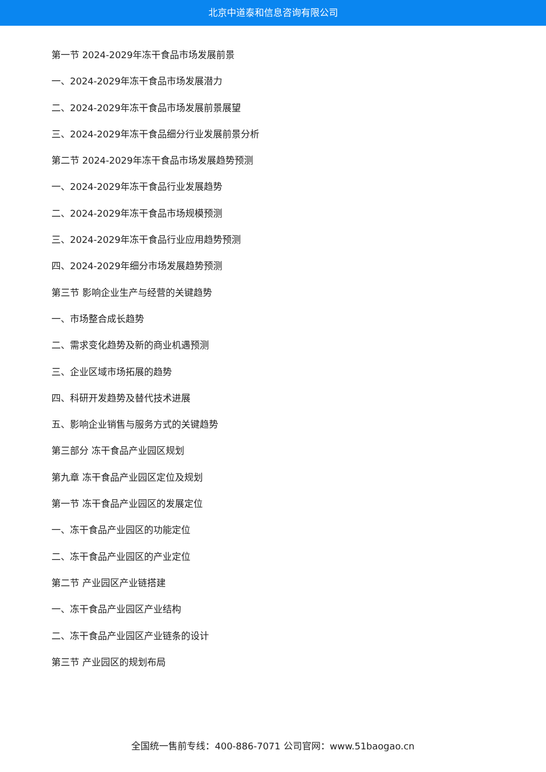北京中道泰和信息咨询有限公司
第一节 2024-2029年冻干食品市场发展前景
一、2024-2029年冻干食品市场发展潜力
二、2024-2029年冻干食品市场发展前景展望
三、2024-2029年冻干食品细分行业发展前景分析
第二节 2024-2029年冻干食品市场发展趋势预测
一、2024-2029年冻干食品行业发展趋势
二、2024-2029年冻干食品市场规模预测
三、2024-2029年冻干食品行业应用趋势预测
四、2024-2029年细分市场发展趋势预测
第三节 影响企业生产与经营的关键趋势
一、市场整合成长趋势
二、需求变化趋势及新的商业机遇预测
三、企业区域市场拓展的趋势
四、科研开发趋势及替代技术进展
五、影响企业销售与服务方式的关键趋势
第三部分 冻干食品产业园区规划
第九章 冻干食品产业园区定位及规划
第一节 冻干食品产业园区的发展定位
一、冻干食品产业园区的功能定位
二、冻干食品产业园区的产业定位
第二节 产业园区产业链搭建
一、冻干食品产业园区产业结构
二、冻干食品产业园区产业链条的设计
第三节 产业园区的规划布局
全国统一售前专线：400-886-7071 公司官网：www.51baogao.cn